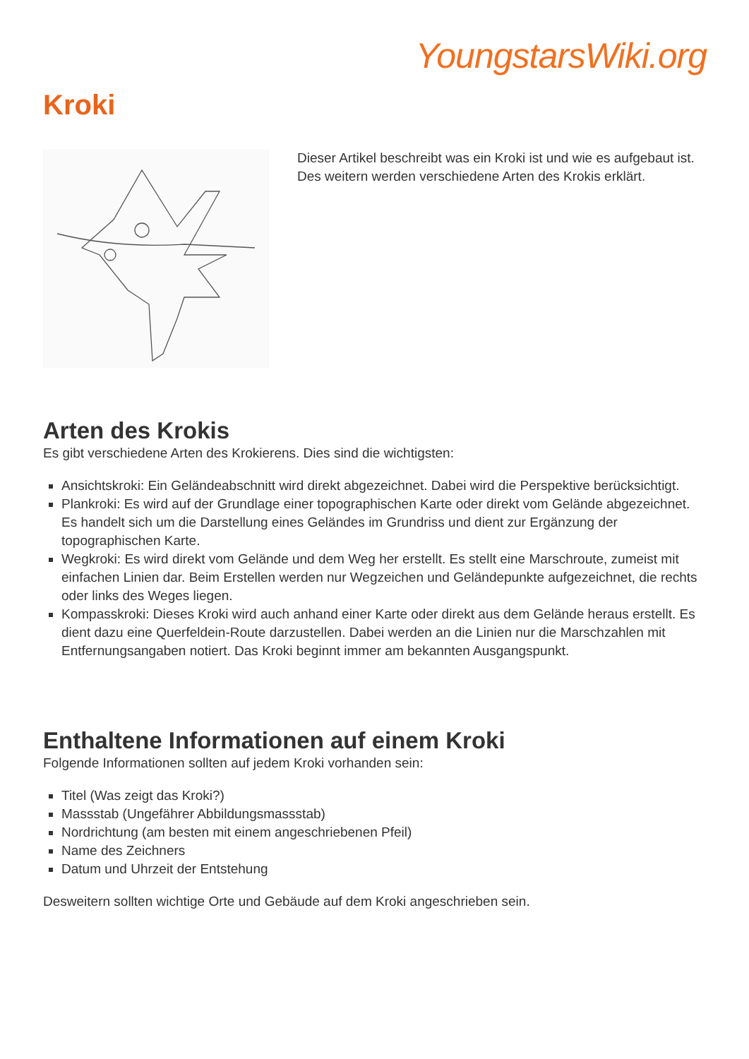YoungstarsWiki.org
Kroki
Dieser Artikel beschreibt was ein Kroki ist und wie es aufgebaut ist. Des weitern werden verschiedene Arten des Krokis erklärt.
Arten des Krokis
Es gibt verschiedene Arten des Krokierens. Dies sind die wichtigsten:
Ansichtskroki: Ein Geländeabschnitt wird direkt abgezeichnet. Dabei wird die Perspektive berücksichtigt.
Plankroki: Es wird auf der Grundlage einer topographischen Karte oder direkt vom Gelände abgezeichnet. Es handelt sich um die Darstellung eines Geländes im Grundriss und dient zur Ergänzung der topographischen Karte.
Wegkroki: Es wird direkt vom Gelände und dem Weg her erstellt. Es stellt eine Marschroute, zumeist mit einfachen Linien dar. Beim Erstellen werden nur Wegzeichen und Geländepunkte aufgezeichnet, die rechts oder links des Weges liegen.
Kompasskroki: Dieses Kroki wird auch anhand einer Karte oder direkt aus dem Gelände heraus erstellt. Es dient dazu eine Querfeldein-Route darzustellen. Dabei werden an die Linien nur die Marschzahlen mit Entfernungsangaben notiert. Das Kroki beginnt immer am bekannten Ausgangspunkt.
Enthaltene Informationen auf einem Kroki
Folgende Informationen sollten auf jedem Kroki vorhanden sein:
Titel (Was zeigt das Kroki?)
Massstab (Ungefährer Abbildungsmassstab)
Nordrichtung (am besten mit einem angeschriebenen Pfeil)
Name des Zeichners
Datum und Uhrzeit der Entstehung
Desweitern sollten wichtige Orte und Gebäude auf dem Kroki angeschrieben sein.